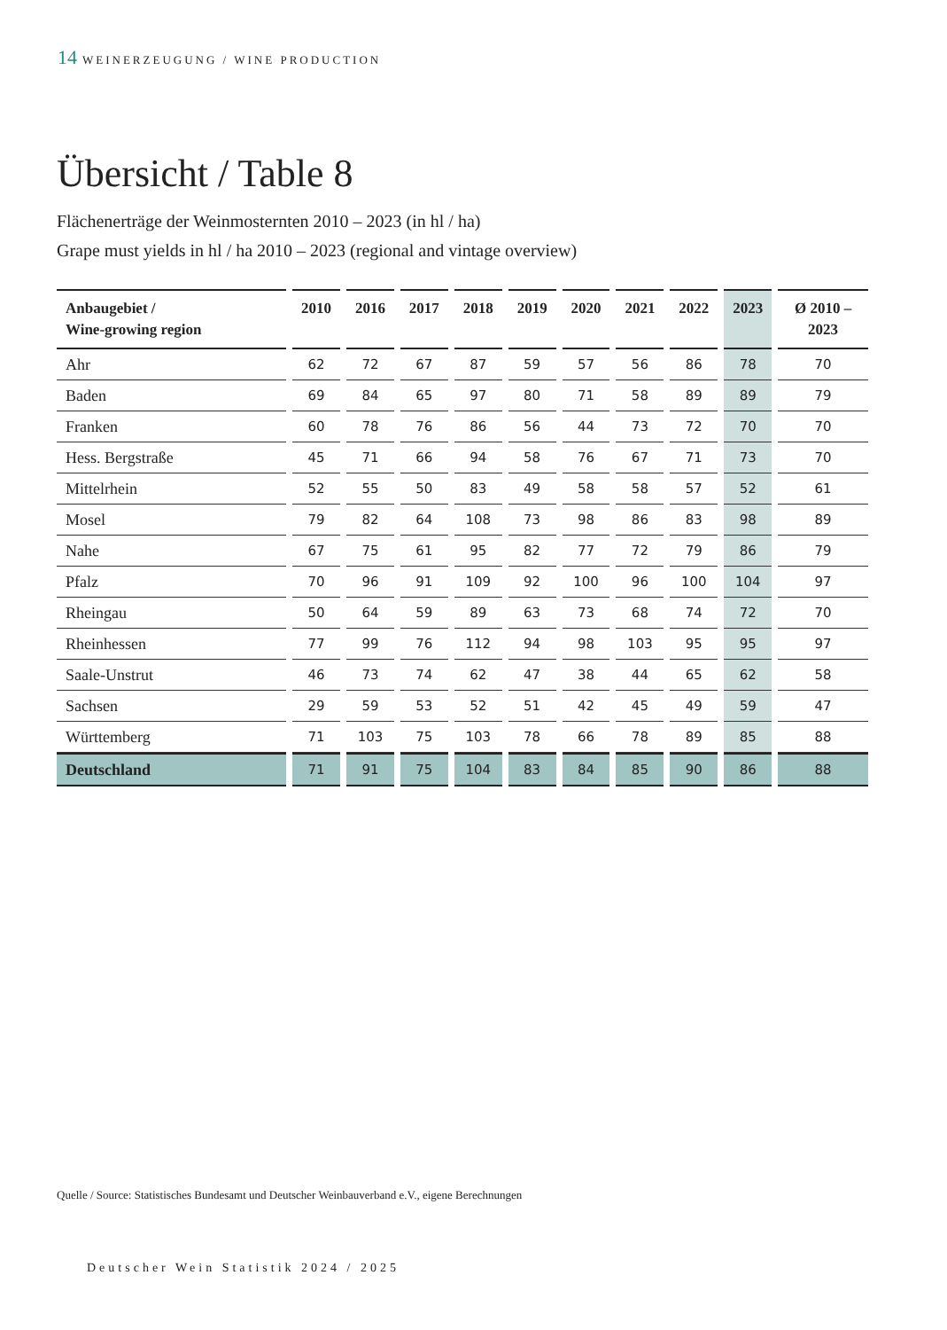14 WEINERZEUGUNG / WINE PRODUCTION
Übersicht / Table 8
Flächenerträge der Weinmosternten 2010 – 2023 (in hl / ha)
Grape must yields in hl / ha 2010 – 2023 (regional and vintage overview)
| Anbaugebiet / Wine-growing region | 2010 | 2016 | 2017 | 2018 | 2019 | 2020 | 2021 | 2022 | 2023 | Ø 2010 – 2023 |
| --- | --- | --- | --- | --- | --- | --- | --- | --- | --- | --- |
| Ahr | 62 | 72 | 67 | 87 | 59 | 57 | 56 | 86 | 78 | 70 |
| Baden | 69 | 84 | 65 | 97 | 80 | 71 | 58 | 89 | 89 | 79 |
| Franken | 60 | 78 | 76 | 86 | 56 | 44 | 73 | 72 | 70 | 70 |
| Hess. Bergstraße | 45 | 71 | 66 | 94 | 58 | 76 | 67 | 71 | 73 | 70 |
| Mittelrhein | 52 | 55 | 50 | 83 | 49 | 58 | 58 | 57 | 52 | 61 |
| Mosel | 79 | 82 | 64 | 108 | 73 | 98 | 86 | 83 | 98 | 89 |
| Nahe | 67 | 75 | 61 | 95 | 82 | 77 | 72 | 79 | 86 | 79 |
| Pfalz | 70 | 96 | 91 | 109 | 92 | 100 | 96 | 100 | 104 | 97 |
| Rheingau | 50 | 64 | 59 | 89 | 63 | 73 | 68 | 74 | 72 | 70 |
| Rheinhessen | 77 | 99 | 76 | 112 | 94 | 98 | 103 | 95 | 95 | 97 |
| Saale-Unstrut | 46 | 73 | 74 | 62 | 47 | 38 | 44 | 65 | 62 | 58 |
| Sachsen | 29 | 59 | 53 | 52 | 51 | 42 | 45 | 49 | 59 | 47 |
| Württemberg | 71 | 103 | 75 | 103 | 78 | 66 | 78 | 89 | 85 | 88 |
| Deutschland | 71 | 91 | 75 | 104 | 83 | 84 | 85 | 90 | 86 | 88 |
Quelle / Source: Statistisches Bundesamt und Deutscher Weinbauverband e.V., eigene Berechnungen
Deutscher Wein Statistik 2024 / 2025